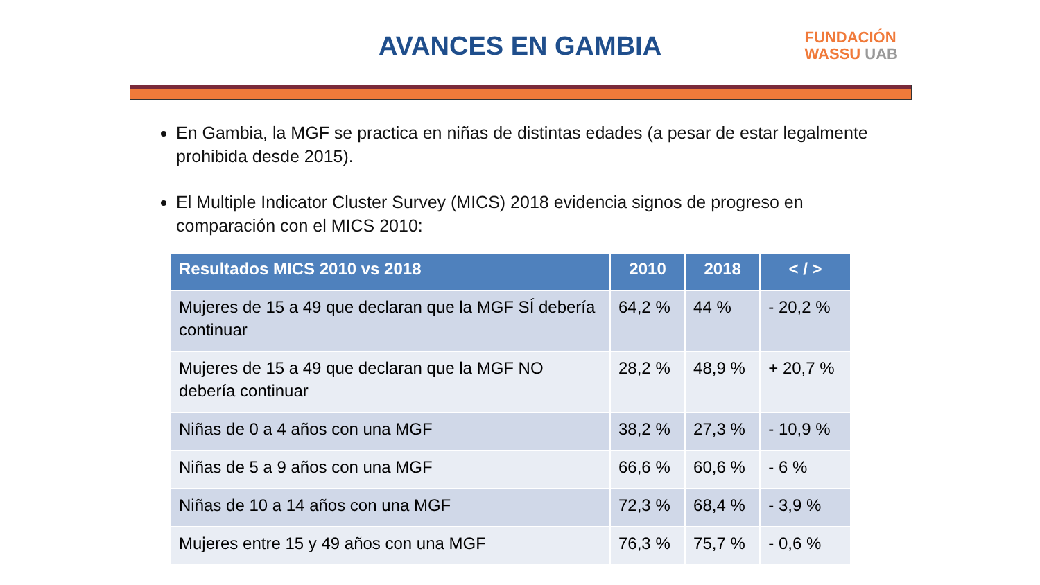AVANCES EN GAMBIA
FUNDACIÓN
WASSU UAB
En Gambia, la MGF se practica en niñas de distintas edades (a pesar de estar legalmente prohibida desde 2015).
El Multiple Indicator Cluster Survey (MICS) 2018 evidencia signos de progreso en comparación con el MICS 2010:
| Resultados MICS 2010 vs 2018 | 2010 | 2018 | < / > |
| --- | --- | --- | --- |
| Mujeres de 15 a 49 que declaran que la MGF SÍ debería continuar | 64,2 % | 44 % | - 20,2 % |
| Mujeres de 15 a 49 que declaran que la MGF NO debería continuar | 28,2 % | 48,9 % | + 20,7 % |
| Niñas de 0 a 4 años con una MGF | 38,2 % | 27,3 % | - 10,9 % |
| Niñas de 5 a 9 años con una MGF | 66,6 % | 60,6 % | - 6 % |
| Niñas de 10 a 14 años con una MGF | 72,3 % | 68,4 % | - 3,9 % |
| Mujeres entre 15 y 49 años con una MGF | 76,3 % | 75,7 % | - 0,6 % |